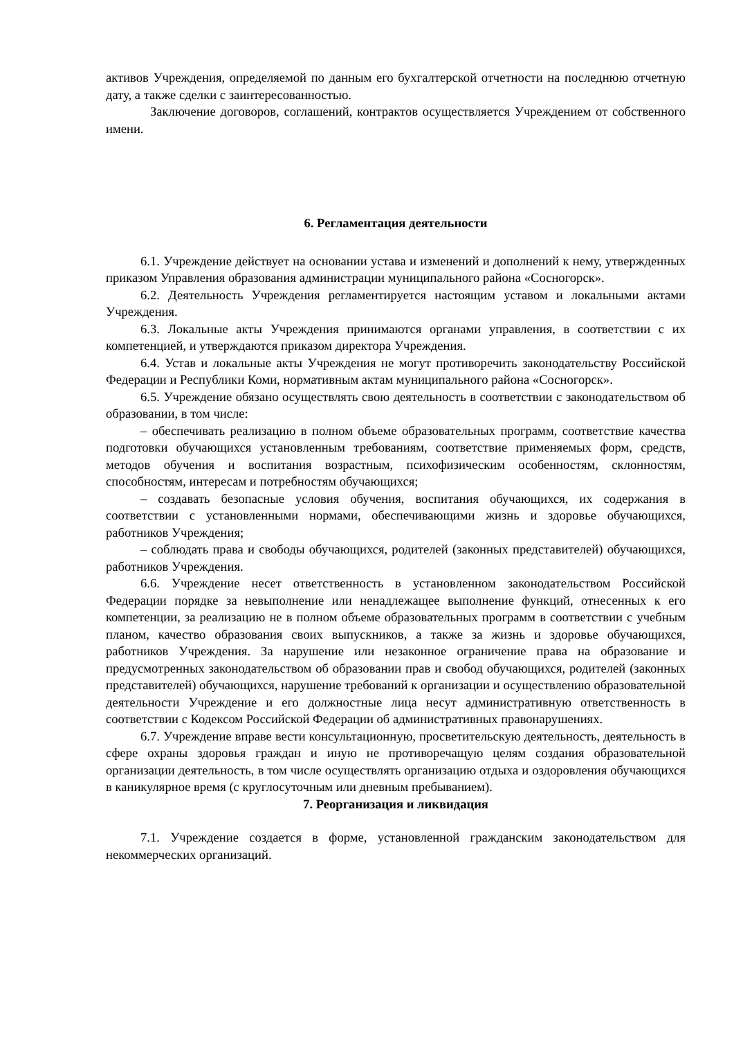активов Учреждения, определяемой по данным его бухгалтерской отчетности на последнюю отчетную дату, а также сделки с заинтересованностью.
Заключение договоров, соглашений, контрактов осуществляется Учреждением от собственного имени.
6. Регламентация деятельности
6.1. Учреждение действует на основании устава и изменений и дополнений к нему, утвержденных приказом Управления образования администрации муниципального района «Сосногорск».
6.2. Деятельность Учреждения регламентируется настоящим уставом и локальными актами Учреждения.
6.3. Локальные акты Учреждения принимаются органами управления, в соответствии с их компетенцией, и утверждаются приказом директора Учреждения.
6.4. Устав и локальные акты Учреждения не могут противоречить законодательству Российской Федерации и Республики Коми, нормативным актам муниципального района «Сосногорск».
6.5. Учреждение обязано осуществлять свою деятельность в соответствии с законодательством об образовании, в том числе:
– обеспечивать реализацию в полном объеме образовательных программ, соответствие качества подготовки обучающихся установленным требованиям, соответствие применяемых форм, средств, методов обучения и воспитания возрастным, психофизическим особенностям, склонностям, способностям, интересам и потребностям обучающихся;
– создавать безопасные условия обучения, воспитания обучающихся, их содержания в соответствии с установленными нормами, обеспечивающими жизнь и здоровье обучающихся, работников Учреждения;
– соблюдать права и свободы обучающихся, родителей (законных представителей) обучающихся, работников Учреждения.
6.6. Учреждение несет ответственность в установленном законодательством Российской Федерации порядке за невыполнение или ненадлежащее выполнение функций, отнесенных к его компетенции, за реализацию не в полном объеме образовательных программ в соответствии с учебным планом, качество образования своих выпускников, а также за жизнь и здоровье обучающихся, работников Учреждения. За нарушение или незаконное ограничение права на образование и предусмотренных законодательством об образовании прав и свобод обучающихся, родителей (законных представителей) обучающихся, нарушение требований к организации и осуществлению образовательной деятельности Учреждение и его должностные лица несут административную ответственность в соответствии с Кодексом Российской Федерации об административных правонарушениях.
6.7. Учреждение вправе вести консультационную, просветительскую деятельность, деятельность в сфере охраны здоровья граждан и иную не противоречащую целям создания образовательной организации деятельность, в том числе осуществлять организацию отдыха и оздоровления обучающихся в каникулярное время (с круглосуточным или дневным пребыванием).
7. Реорганизация и ликвидация
7.1. Учреждение создается в форме, установленной гражданским законодательством для некоммерческих организаций.